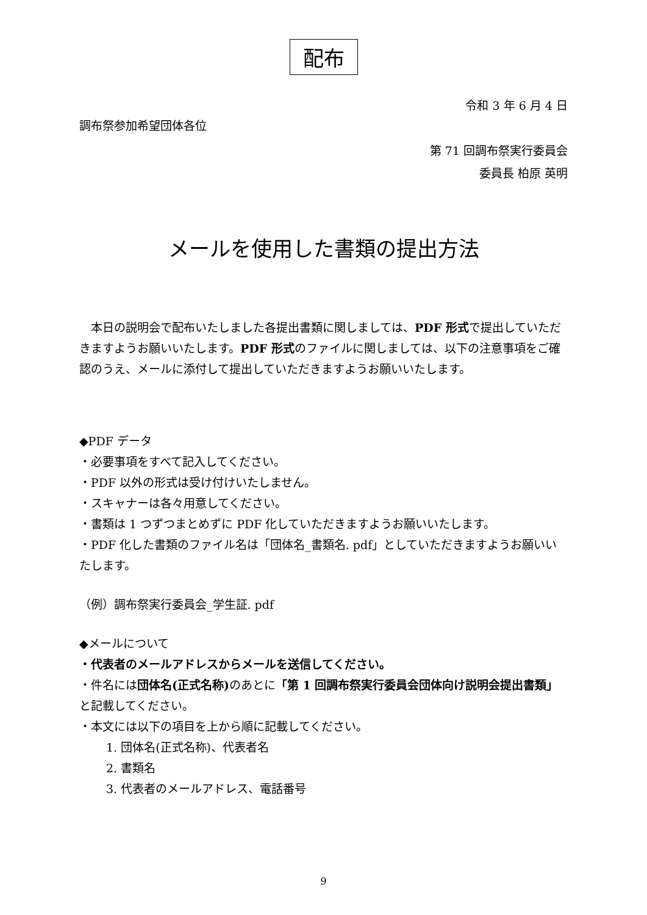配布
令和 3 年 6 月 4 日
調布祭参加希望団体各位
第 71 回調布祭実行委員会
委員長 柏原 英明
メールを使用した書類の提出方法
　本日の説明会で配布いたしました各提出書類に関しましては、PDF 形式で提出していただきますようお願いいたします。PDF 形式のファイルに関しましては、以下の注意事項をご確認のうえ、メールに添付して提出していただきますようお願いいたします。
◆PDF データ
・必要事項をすべて記入してください。
・PDF 以外の形式は受け付けいたしません。
・スキャナーは各々用意してください。
・書類は 1 つずつまとめずに PDF 化していただきますようお願いいたします。
・PDF 化した書類のファイル名は「団体名_書類名. pdf」としていただきますようお願いいたします。
（例）調布祭実行委員会_学生証. pdf
◆メールについて
・代表者のメールアドレスからメールを送信してください。
・件名には団体名(正式名称) のあとに「第 1 回調布祭実行委員会団体向け説明会提出書類」と記載してください。
・本文には以下の項目を上から順に記載してください。
1. 団体名(正式名称)、代表者名
2. 書類名
3. 代表者のメールアドレス、電話番号
9